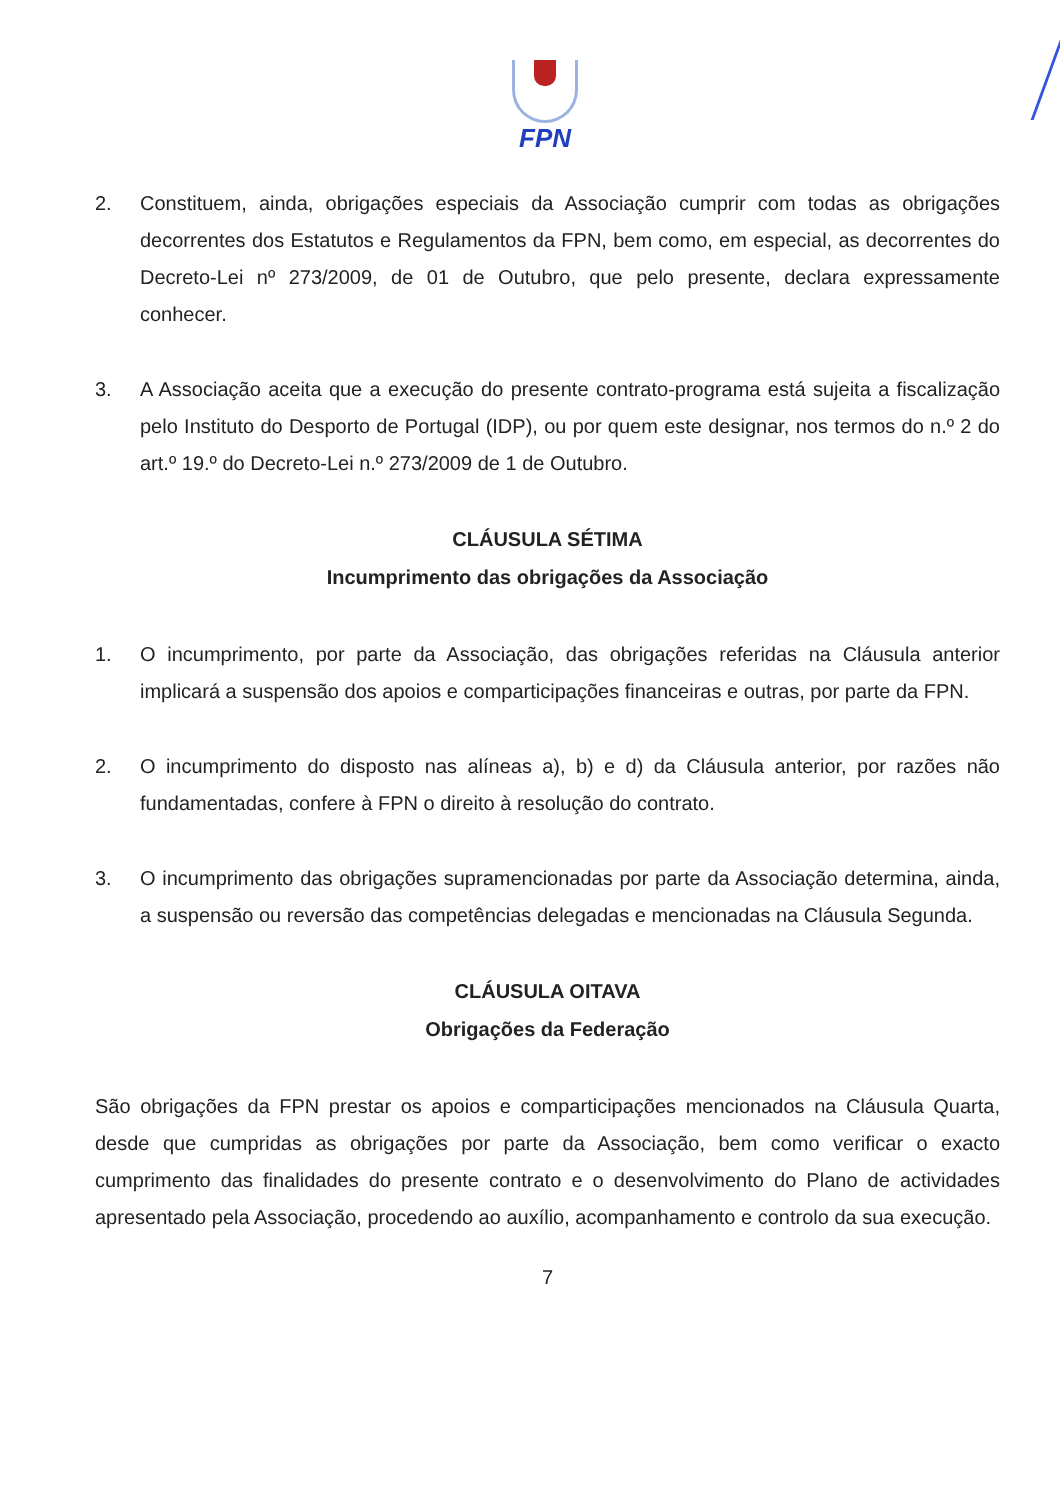FPN
2. Constituem, ainda, obrigações especiais da Associação cumprir com todas as obrigações decorrentes dos Estatutos e Regulamentos da FPN, bem como, em especial, as decorrentes do Decreto-Lei nº 273/2009, de 01 de Outubro, que pelo presente, declara expressamente conhecer.
3. A Associação aceita que a execução do presente contrato-programa está sujeita a fiscalização pelo Instituto do Desporto de Portugal (IDP), ou por quem este designar, nos termos do n.º 2 do art.º 19.º do Decreto-Lei n.º 273/2009 de 1 de Outubro.
CLÁUSULA SÉTIMA
Incumprimento das obrigações da Associação
1. O incumprimento, por parte da Associação, das obrigações referidas na Cláusula anterior implicará a suspensão dos apoios e comparticipações financeiras e outras, por parte da FPN.
2. O incumprimento do disposto nas alíneas a), b) e d) da Cláusula anterior, por razões não fundamentadas, confere à FPN o direito à resolução do contrato.
3. O incumprimento das obrigações supramencionadas por parte da Associação determina, ainda, a suspensão ou reversão das competências delegadas e mencionadas na Cláusula Segunda.
CLÁUSULA OITAVA
Obrigações da Federação
São obrigações da FPN prestar os apoios e comparticipações mencionados na Cláusula Quarta, desde que cumpridas as obrigações por parte da Associação, bem como verificar o exacto cumprimento das finalidades do presente contrato e o desenvolvimento do Plano de actividades apresentado pela Associação, procedendo ao auxílio, acompanhamento e controlo da sua execução.
7